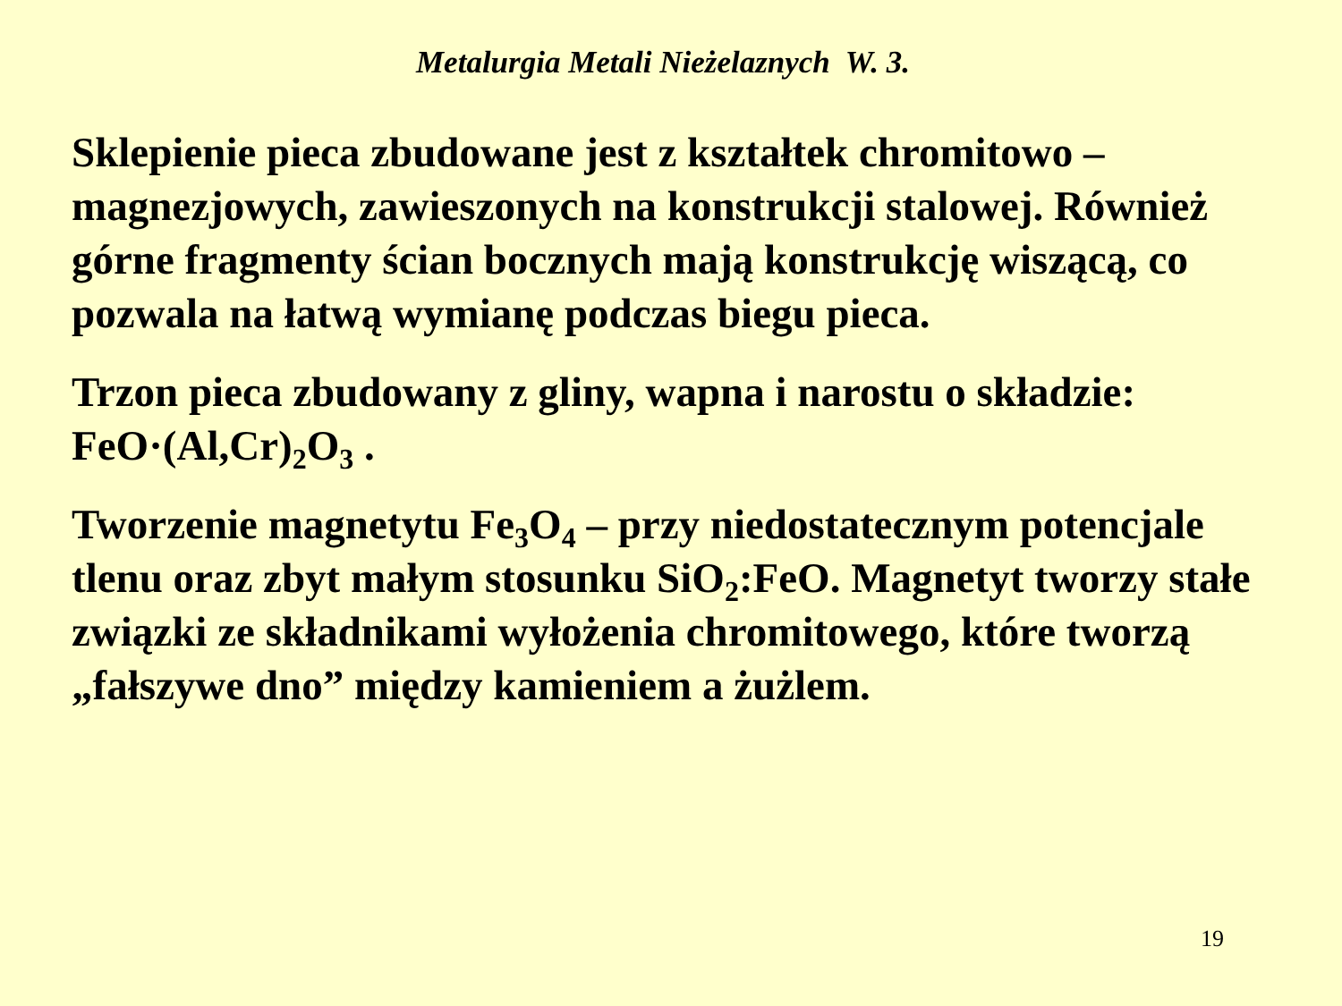Metalurgia Metali Nieżelaznych W. 3.
Sklepienie pieca zbudowane jest z kształtek chromitowo – magnezjowych, zawieszonych na konstrukcji stalowej. Również górne fragmenty ścian bocznych mają konstrukcję wiszącą, co pozwala na łatwą wymianę podczas biegu pieca.
Trzon pieca zbudowany z gliny, wapna i narostu o składzie: FeO·(Al,Cr)<sub>2</sub>O<sub>3</sub> .
Tworzenie magnetytu Fe<sub>3</sub>O<sub>4</sub> – przy niedostatecznym potencjale tlenu oraz zbyt małym stosunku SiO<sub>2</sub>:FeO. Magnetyt tworzy stałe związki ze składnikami wyłożenia chromitowego, które tworzą „fałszywe dno” między kamieniem a żużlem.
19